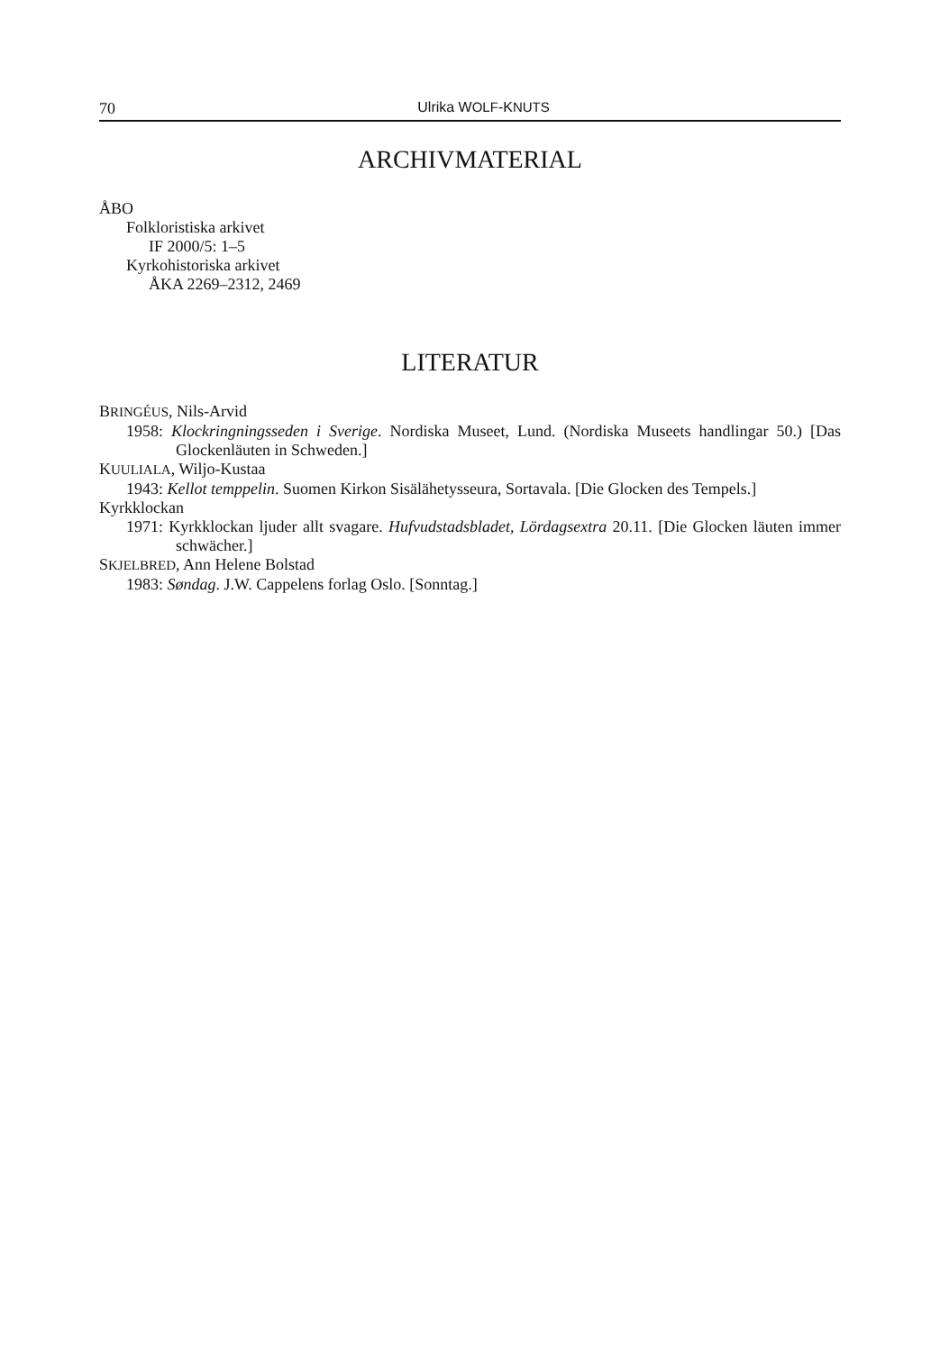70 Ulrika WOLF-KNUTS
ARCHIVMATERIAL
ÅBO
Folkloristiska arkivet
IF 2000/5: 1–5
Kyrkohistoriska arkivet
ÅKA 2269–2312, 2469
LITERATUR
BRINGÉUS, Nils-Arvid
1958: Klockringningsseden i Sverige. Nordiska Museet, Lund. (Nordiska Museets handlingar 50.) [Das Glockenläuten in Schweden.]
KUULIALA, Wiljo-Kustaa
1943: Kellot temppelin. Suomen Kirkon Sisälähetysseura, Sortavala. [Die Glocken des Tempels.]
Kyrkklockan
1971: Kyrkklockan ljuder allt svagare. Hufvudstadsbladet, Lördagsextra 20.11. [Die Glocken läuten immer schwächer.]
SKJELBRED, Ann Helene Bolstad
1983: Søndag. J.W. Cappelens forlag Oslo. [Sonntag.]